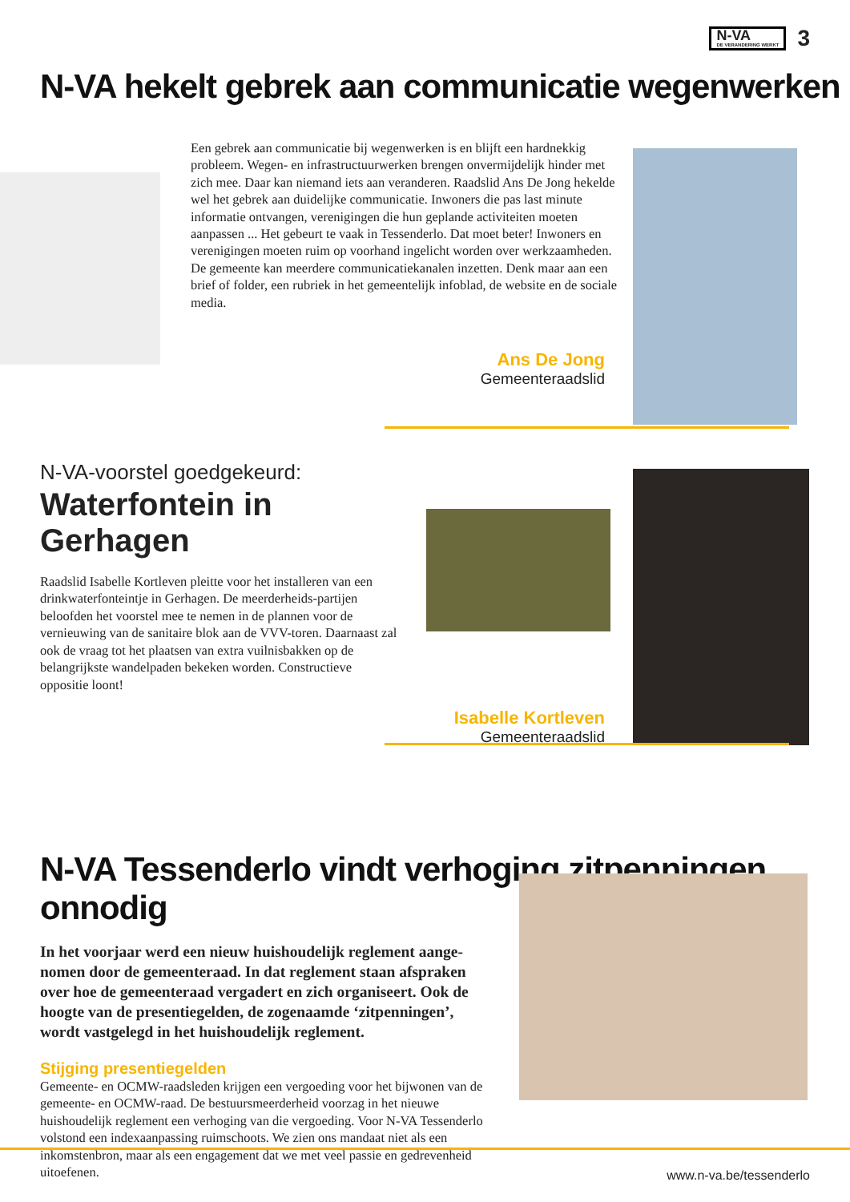N-VA
DE VERANDERING WERKT
3
N-VA hekelt gebrek aan communicatie wegenwerken
Een gebrek aan communicatie bij wegenwerken is en blijft een hardnekkig probleem. Wegen- en infrastructuurwerken brengen onvermijdelijk hinder met zich mee. Daar kan niemand iets aan veranderen. Raadslid Ans De Jong hekelde wel het gebrek aan duidelijke communicatie. Inwoners die pas last minute informatie ontvangen, verenigingen die hun geplande activiteiten moeten aanpassen ... Het gebeurt te vaak in Tessenderlo. Dat moet beter! Inwoners en verenigingen moeten ruim op voorhand ingelicht worden over werkzaamheden. De gemeente kan meerdere communicatiekanalen inzetten. Denk maar aan een brief of folder, een rubriek in het gemeentelijk infoblad, de website en de sociale media.
Ans De Jong
Gemeenteraadslid
N-VA-voorstel goedgekeurd:
Waterfontein in Gerhagen
Raadslid Isabelle Kortleven pleitte voor het installeren van een drinkwaterfonteintje in Gerhagen. De meerderheids-partijen beloofden het voorstel mee te nemen in de plannen voor de vernieuwing van de sanitaire blok aan de VVV-toren. Daarnaast zal ook de vraag tot het plaatsen van extra vuilnisbakken op de belangrijkste wandelpaden bekeken worden. Constructieve oppositie loont!
Isabelle Kortleven
Gemeenteraadslid
N-VA Tessenderlo vindt verhoging zitpenningen onnodig
In het voorjaar werd een nieuw huishoudelijk reglement aange-nomen door de gemeenteraad. In dat reglement staan afspraken over hoe de gemeenteraad vergadert en zich organiseert. Ook de hoogte van de presentiegelden, de zogenaamde ‘zitpenningen’, wordt vastgelegd in het huishoudelijk reglement.
Stijging presentiegelden
Gemeente- en OCMW-raadsleden krijgen een vergoeding voor het bijwonen van de gemeente- en OCMW-raad. De bestuursmeerderheid voorzag in het nieuwe huishoudelijk reglement een verhoging van die vergoeding. Voor N-VA Tessenderlo volstond een indexaanpassing ruimschoots. We zien ons mandaat niet als een inkomstenbron, maar als een engagement dat we met veel passie en gedrevenheid uitoefenen.
www.n-va.be/tessenderlo